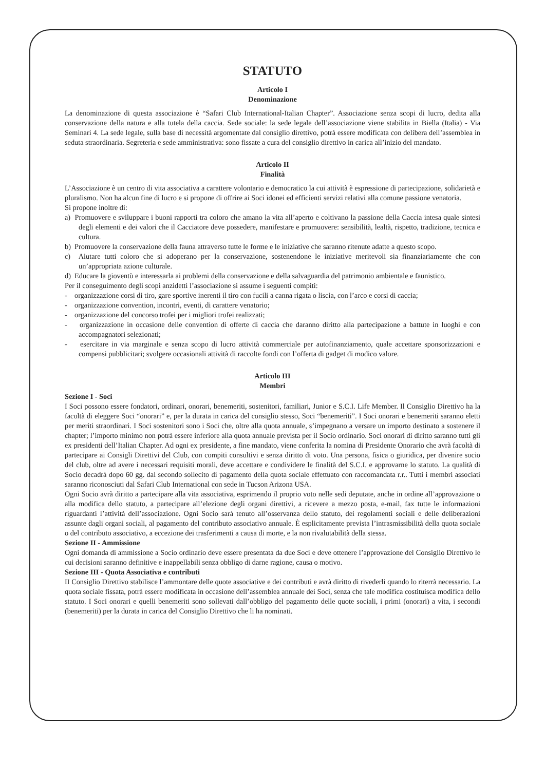STATUTO
Articolo I
Denominazione
La denominazione di questa associazione è “Safari Club International-Italian Chapter”. Associazione senza scopi di lucro, dedita alla conservazione della natura e alla tutela della caccia. Sede sociale: la sede legale dell’associazione viene stabilita in Biella (Italia) - Via Seminari 4. La sede legale, sulla base di necessità argomentate dal consiglio direttivo, potrà essere modificata con delibera dell’assemblea in seduta straordinaria. Segreteria e sede amministrativa: sono fissate a cura del consiglio direttivo in carica all’inizio del mandato.
Articolo II
Finalità
L’Associazione è un centro di vita associativa a carattere volontario e democratico la cui attività è espressione di partecipazione, solidarietà e pluralismo. Non ha alcun fine di lucro e si propone di offrire ai Soci idonei ed efficienti servizi relativi alla comune passione venatoria.
Si propone inoltre di:
a) Promuovere e sviluppare i buoni rapporti tra coloro che amano la vita all’aperto e coltivano la passione della Caccia intesa quale sintesi degli elementi e dei valori che il Cacciatore deve possedere, manifestare e promuovere: sensibilità, lealtà, rispetto, tradizione, tecnica e cultura.
b) Promuovere la conservazione della fauna attraverso tutte le forme e le iniziative che saranno ritenute adatte a questo scopo.
c) Aiutare tutti coloro che si adoperano per la conservazione, sostenendone le iniziative meritevoli sia finanziariamente che con un’appropriata azione culturale.
d) Educare la gioventù e interessarla ai problemi della conservazione e della salvaguardia del patrimonio ambientale e faunistico.
Per il conseguimento degli scopi anzidetti l’associazione si assume i seguenti compiti:
- organizzazione corsi di tiro, gare sportive inerenti il tiro con fucili a canna rigata o liscia, con l’arco e corsi di caccia;
- organizzazione convention, incontri, eventi, di carattere venatorio;
- organizzazione del concorso trofei per i migliori trofei realizzati;
- organizzazione in occasione delle convention di offerte di caccia che daranno diritto alla partecipazione a battute in luoghi e con accompagnatori selezionati;
- esercitare in via marginale e senza scopo di lucro attività commerciale per autofinanziamento, quale accettare sponsorizzazioni e compensi pubblicitari; svolgere occasionali attività di raccolte fondi con l’offerta di gadget di modico valore.
Articolo III
Membri
Sezione I - Soci
I Soci possono essere fondatori, ordinari, onorari, benemeriti, sostenitori, familiari, Junior e S.C.I. Life Member. Il Consiglio Direttivo ha la facoltà di eleggere Soci “onorari” e, per la durata in carica del consiglio stesso, Soci “benemeriti”. I Soci onorari e benemeriti saranno eletti per meriti straordinari. I Soci sostenitori sono i Soci che, oltre alla quota annuale, s’impegnano a versare un importo destinato a sostenere il chapter; l’importo minimo non potrà essere inferiore alla quota annuale prevista per il Socio ordinario. Soci onorari di diritto saranno tutti gli ex presidenti dell’Italian Chapter. Ad ogni ex presidente, a fine mandato, viene conferita la nomina di Presidente Onorario che avrà facoltà di partecipare ai Consigli Direttivi del Club, con compiti consultivi e senza diritto di voto. Una persona, fisica o giuridica, per divenire socio del club, oltre ad avere i necessari requisiti morali, deve accettare e condividere le finalità del S.C.I. e approvarne lo statuto. La qualità di Socio decadrà dopo 60 gg. dal secondo sollecito di pagamento della quota sociale effettuato con raccomandata r.r.. Tutti i membri associati saranno riconosciuti dal Safari Club International con sede in Tucson Arizona USA.
Ogni Socio avrà diritto a partecipare alla vita associativa, esprimendo il proprio voto nelle sedi deputate, anche in ordine all’approvazione o alla modifica dello statuto, a partecipare all’elezione degli organi direttivi, a ricevere a mezzo posta, e-mail, fax tutte le informazioni riguardanti l’attività dell’associazione. Ogni Socio sarà tenuto all’osservanza dello statuto, dei regolamenti sociali e delle deliberazioni assunte dagli organi sociali, al pagamento del contributo associativo annuale. È esplicitamente prevista l’intrasmissibilità della quota sociale o del contributo associativo, a eccezione dei trasferimenti a causa di morte, e la non rivalutabilità della stessa.
Sezione II - Ammissione
Ogni domanda di ammissione a Socio ordinario deve essere presentata da due Soci e deve ottenere l’approvazione del Consiglio Direttivo le cui decisioni saranno definitive e inappellabili senza obbligo di darne ragione, causa o motivo.
Sezione III - Quota Associativa e contributi
II Consiglio Direttivo stabilisce l’ammontare delle quote associative e dei contributi e avrà diritto di rivederli quando lo riterrà necessario. La quota sociale fissata, potrà essere modificata in occasione dell’assemblea annuale dei Soci, senza che tale modifica costituisca modifica dello statuto. I Soci onorari e quelli benemeriti sono sollevati dall’obbligo del pagamento delle quote sociali, i primi (onorari) a vita, i secondi (benemeriti) per la durata in carica del Consiglio Direttivo che li ha nominati.